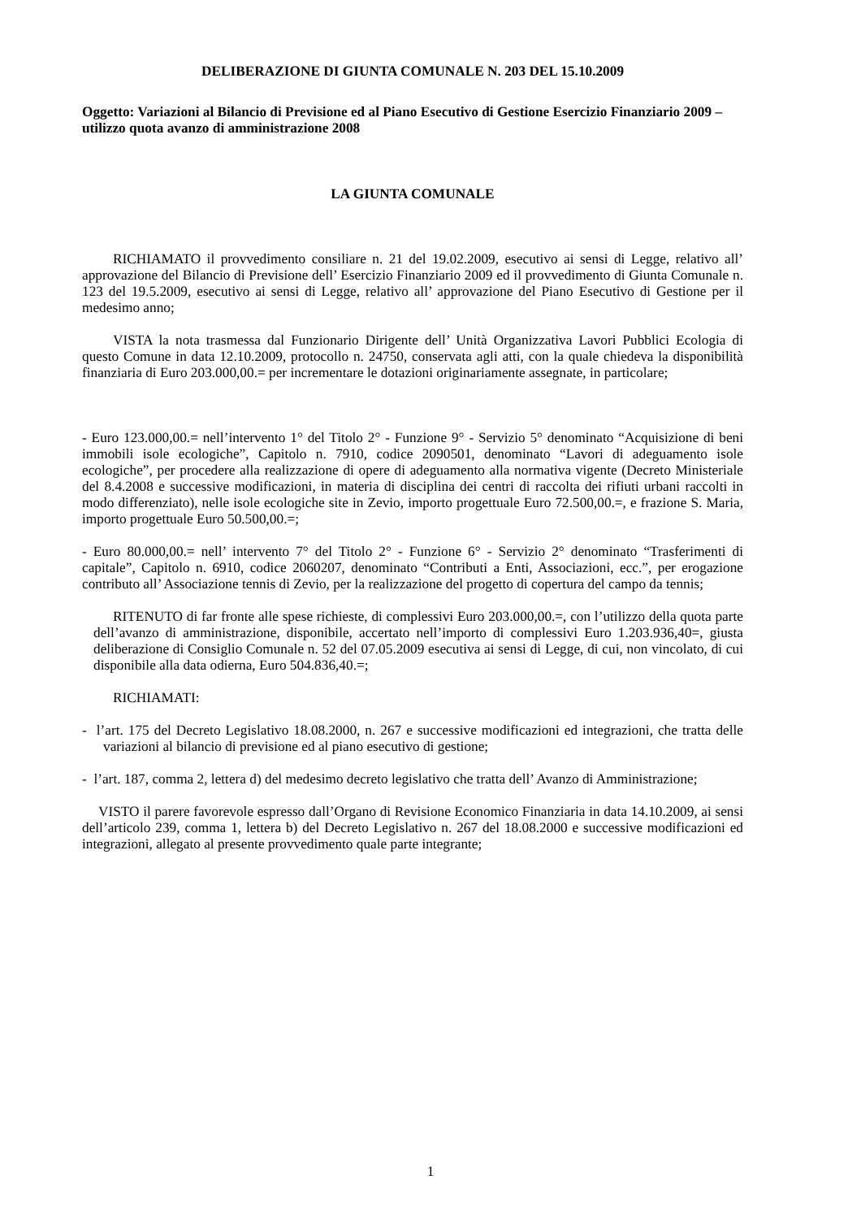DELIBERAZIONE DI GIUNTA COMUNALE N. 203 DEL 15.10.2009
Oggetto: Variazioni al Bilancio di Previsione ed al Piano Esecutivo di Gestione Esercizio Finanziario 2009 – utilizzo quota avanzo di amministrazione 2008
LA GIUNTA COMUNALE
RICHIAMATO il provvedimento consiliare n. 21 del 19.02.2009, esecutivo ai sensi di Legge, relativo all’ approvazione del Bilancio di Previsione dell’ Esercizio Finanziario 2009 ed il provvedimento di Giunta Comunale n. 123 del 19.5.2009, esecutivo ai sensi di Legge, relativo all’ approvazione del Piano Esecutivo di Gestione per il medesimo anno;
VISTA la nota trasmessa dal Funzionario Dirigente dell’ Unità Organizzativa Lavori Pubblici Ecologia di questo Comune in data 12.10.2009, protocollo n. 24750, conservata agli atti, con la quale chiedeva la disponibilità finanziaria di Euro 203.000,00.= per incrementare le dotazioni originariamente assegnate, in particolare;
- Euro 123.000,00.= nell’intervento 1° del Titolo 2° - Funzione 9° - Servizio 5° denominato “Acquisizione di beni immobili isole ecologiche”, Capitolo n. 7910, codice 2090501, denominato “Lavori di adeguamento isole ecologiche”, per procedere alla realizzazione di opere di adeguamento alla normativa vigente (Decreto Ministeriale del 8.4.2008 e successive modificazioni, in materia di disciplina dei centri di raccolta dei rifiuti urbani raccolti in modo differenziato), nelle isole ecologiche site in Zevio, importo progettuale Euro 72.500,00.=, e frazione S. Maria, importo progettuale Euro 50.500,00.=;
- Euro 80.000,00.= nell’ intervento 7° del Titolo 2° - Funzione 6° - Servizio 2° denominato “Trasferimenti di capitale”, Capitolo n. 6910, codice 2060207, denominato “Contributi a Enti, Associazioni, ecc.”, per erogazione contributo all’ Associazione tennis di Zevio, per la realizzazione del progetto di copertura del campo da tennis;
RITENUTO di far fronte alle spese richieste, di complessivi Euro 203.000,00.=, con l’utilizzo della quota parte dell’avanzo di amministrazione, disponibile, accertato nell’importo di complessivi Euro 1.203.936,40=, giusta deliberazione di Consiglio Comunale n. 52 del 07.05.2009 esecutiva ai sensi di Legge, di cui, non vincolato, di cui disponibile alla data odierna, Euro 504.836,40.=;
RICHIAMATI:
- l’art. 175 del Decreto Legislativo 18.08.2000, n. 267 e successive modificazioni ed integrazioni, che tratta delle variazioni al bilancio di previsione ed al piano esecutivo di gestione;
- l’art. 187, comma 2, lettera d) del medesimo decreto legislativo che tratta dell’ Avanzo di Amministrazione;
VISTO il parere favorevole espresso dall’Organo di Revisione Economico Finanziaria in data 14.10.2009, ai sensi dell’articolo 239, comma 1, lettera b) del Decreto Legislativo n. 267 del 18.08.2000 e successive modificazioni ed integrazioni, allegato al presente provvedimento quale parte integrante;
1